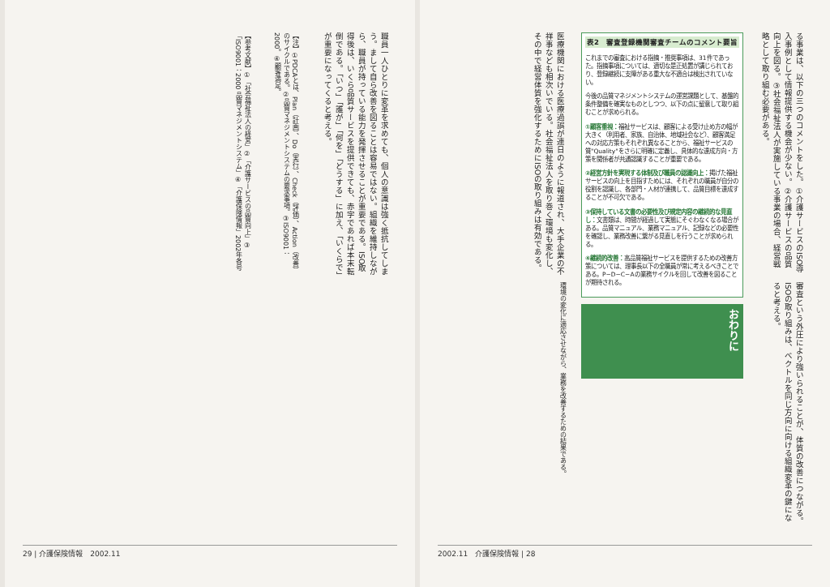る事業は、以下の三つのコメントをした。①介護サービスのISO導入事例として情報提供する機会が少ない。②介護サービスの品質向上を図る。③社会福祉法人が実施している事業の場合、経営戦略として取り組む必要がある。
審査という外圧により強いられることが、体質の改善につながる。ISOの取り組みは、べクトルを同じ方向に向ける組織変革の鍵になると考える。
表2　審査登録機関審査チームのコメント要旨
これまでの審査における指摘・推奨事項は、31件であった。指摘事項については、適切な是正処置が講じられており、登録継続に支障がある重大な不適合は検出されていない。
今後の品質マネジメントシステムの運営課題として、基盤的条件整備を確実なものとしつつ、以下の点に留意して取り組むことが求められる。
①顧客重視：福祉サービスは、顧客による受け止め方の幅が大きく（利用者、家族、自治体、地域社会など）、顧客満足への対応方策もそれぞれ異なることから、福祉サービスの質"Quality"をさらに明確に定義し、具体的な達成方向・方策を関係者が共通認識することが重要である。
②経営方針を実現する体制及び職員の認識向上：掲げた福祉サービスの向上を目指すためには、それぞれの職員が自分の役割を認識し、各部門・人材が連携して、品質目標を達成することが不可欠である。
③保持している文書の必要性及び規定内容の継続的な見直し：文書類は、時間が経過して実態にそぐわなくなる場合がある。品質マニュアル、業務マニュアル、記録などの必要性を確認し、業務改善に繋がる見直しを行うことが求められる。
④継続的改善：高品質福祉サービスを提供するための改善方策については、理事長以下の全職員が常に考えるべきことである。P−D−C−Aの業務サイクルを回して改善を図ることが期待される。
おわりに
医療機関における医療過誤が連日のように報道され、大手企業の不祥事なども相次いでいる。社会福祉法人を取り巻く環境も変化し、その中で経営体質を強化するためにISOの取り組みは有効である。
環境の変化に適応させながら、業務を改善するための結果である。
2002.11　介護保険情報 | 28
職員一人ひとりに変革を求めても、個人の意識は強く抵抗してしまう。まして自ら改善を図ることは容易ではない。組織を維持しながら、職員が持っている能力を発揮させることが重要である。ISO取得後は、いくら品質サービスを提供できても、赤字であれば本末転倒である。「いつ」「誰が」「何を」「どうする」に加え、「いくらで」が重要になってくると考える。
【注】①PDCAとは、Plan（計画）、Do（実行）、Check（評価）、Action（改善）のサイクルである。②品質マネジメントシステムの要求事項。③ISO9001：2000。④顧客満足。
【参考文献】①「社会福祉法人の経営」②「介護サービスの品質向上」③「ISO9001：2000 品質マネジメントシステム」④「介護保険情報」2002年各号
29 | 介護保険情報　2002.11